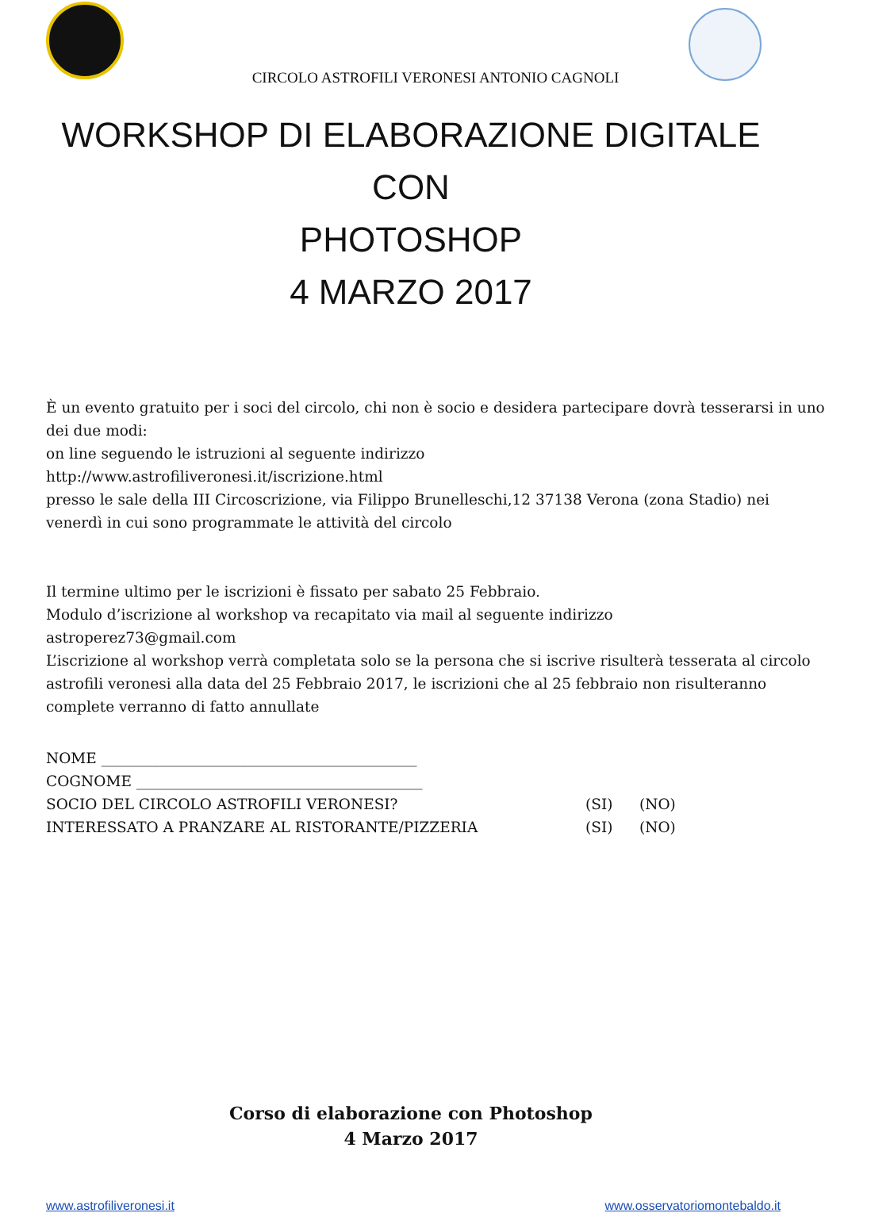CIRCOLO ASTROFILI VERONESI ANTONIO CAGNOLI
WORKSHOP DI ELABORAZIONE DIGITALE CON
PHOTOSHOP
4 MARZO 2017
È un evento gratuito per i soci del circolo, chi non è socio e desidera partecipare dovrà tesserarsi in uno dei due modi:
on line seguendo le istruzioni al seguente indirizzo
http://www.astrofiliveronesi.it/iscrizione.html
presso le sale della III Circoscrizione, via Filippo Brunelleschi,12 37138 Verona (zona Stadio) nei venerdì in cui sono programmate le attività del circolo
Il termine ultimo per le iscrizioni è fissato per sabato 25 Febbraio.
Modulo d’iscrizione al workshop va recapitato via mail al seguente indirizzo
astroperez73@gmail.com
L’iscrizione al workshop verrà completata solo se la persona che si iscrive risulterà tesserata al circolo astrofili veronesi alla data del 25 Febbraio 2017, le iscrizioni che al 25 febbraio non risulteranno complete verranno di fatto annullate
NOME ___________________________________________
COGNOME _______________________________________
SOCIO DEL CIRCOLO ASTROFILI VERONESI? (SI) (NO)
INTERESSATO A PRANZARE AL RISTORANTE/PIZZERIA (SI) (NO)
Corso di elaborazione con Photoshop
4 Marzo 2017
www.astrofiliveronesi.it www.osservatoriomontebaldo.it